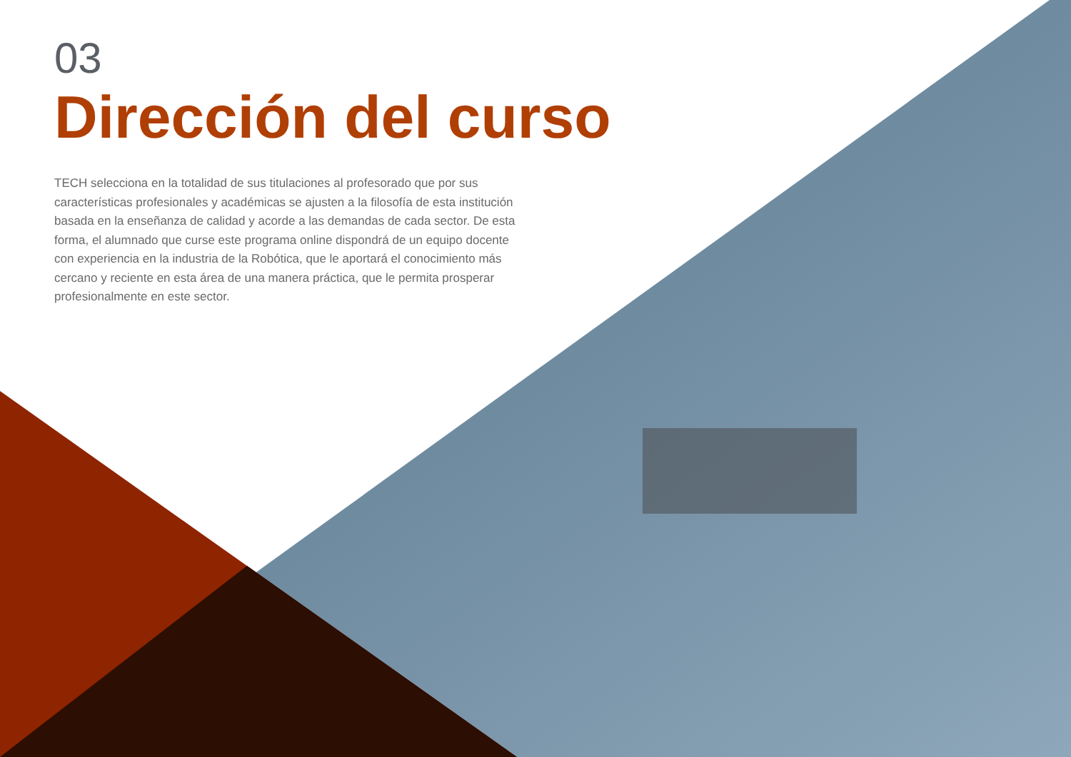03
Dirección del curso
TECH selecciona en la totalidad de sus titulaciones al profesorado que por sus características profesionales y académicas se ajusten a la filosofía de esta institución basada en la enseñanza de calidad y acorde a las demandas de cada sector. De esta forma, el alumnado que curse este programa online dispondrá de un equipo docente con experiencia en la industria de la Robótica, que le aportará el conocimiento más cercano y reciente en esta área de una manera práctica, que le permita prosperar profesionalmente en este sector.